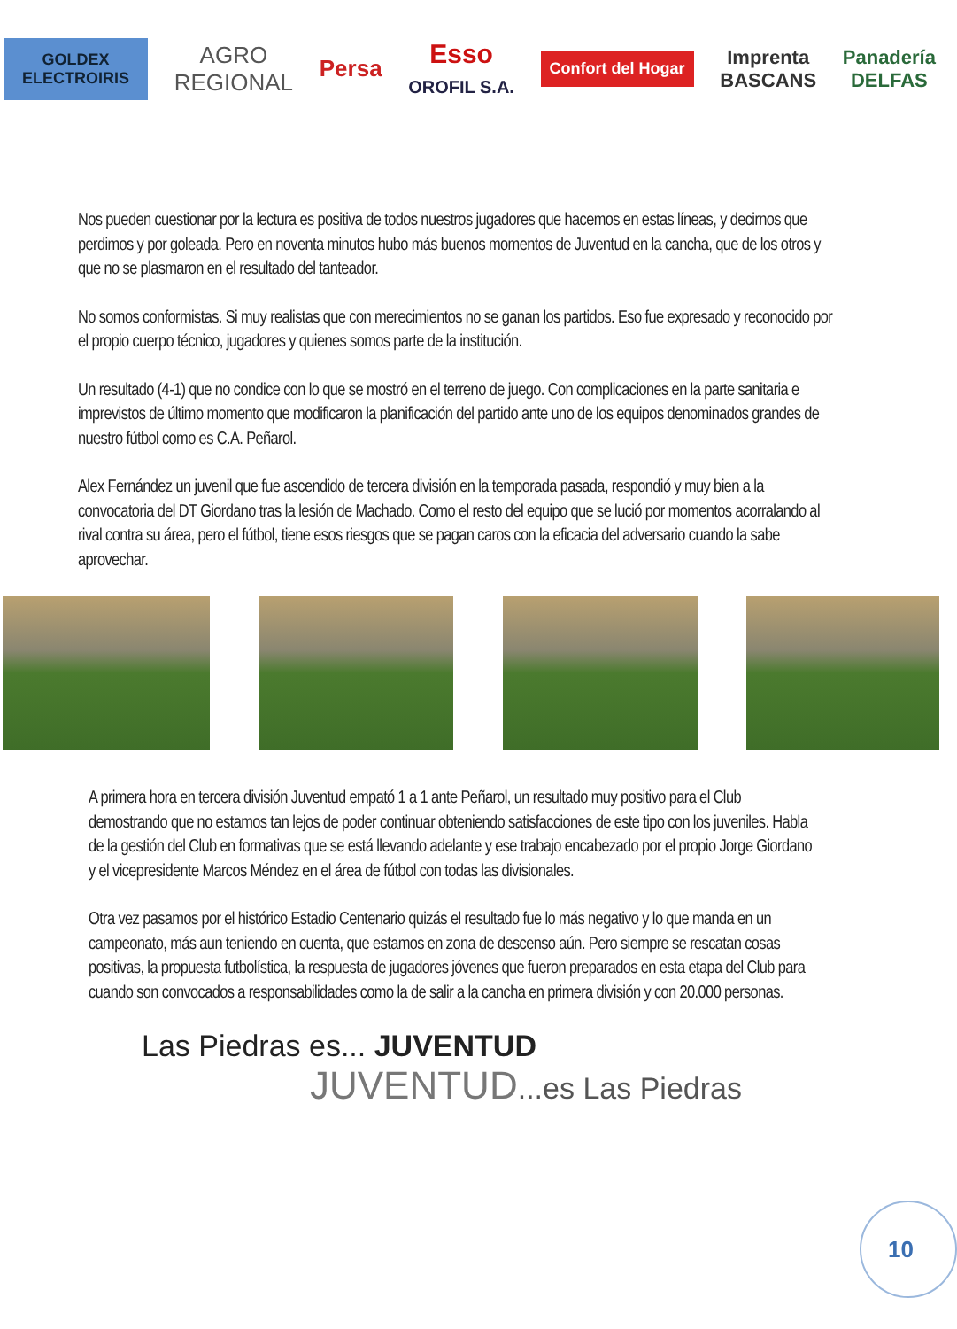GOLDEX ELECTROIRIS
AGRO
REGIONAL
Persa
Esso
OROFIL S.A.
Confort del Hogar
Imprenta
BASCANS
Panadería
DELFAS
Nos pueden cuestionar por la lectura es positiva de todos nuestros jugadores que hacemos en estas líneas, y decirnos que perdimos y por goleada. Pero en noventa minutos hubo más buenos momentos de Juventud en la cancha, que de los otros y que no se plasmaron en el resultado del tanteador.
No somos conformistas. Si muy realistas que con merecimientos no se ganan los partidos. Eso fue expresado y reconocido por el propio cuerpo técnico, jugadores y quienes somos parte de la institución.
Un resultado (4-1) que no condice con lo que se mostró en el terreno de juego. Con complicaciones en la parte sanitaria e imprevistos de último momento que modificaron la planificación del partido ante uno de los equipos denominados grandes de nuestro fútbol como es C.A. Peñarol.
Alex Fernández un juvenil que fue ascendido de tercera división en la temporada pasada, respondió y muy bien a la convocatoria del DT Giordano tras la lesión de Machado. Como el resto del equipo que se lució por momentos acorralando al rival contra su área, pero el fútbol, tiene esos riesgos que se pagan caros con la eficacia del adversario cuando la sabe aprovechar.
A primera hora en tercera división Juventud empató 1 a 1 ante Peñarol, un resultado muy positivo para el Club demostrando que no estamos tan lejos de poder continuar obteniendo satisfacciones de este tipo con los juveniles. Habla de la gestión del Club en formativas que se está llevando adelante y ese trabajo encabezado por el propio Jorge Giordano y el vicepresidente Marcos Méndez en el área de fútbol con todas las divisionales.
Otra vez pasamos por el histórico Estadio Centenario quizás el resultado fue lo más negativo y lo que manda en un campeonato, más aun teniendo en cuenta, que estamos en zona de descenso aún. Pero siempre se rescatan cosas positivas, la propuesta futbolística, la respuesta de jugadores jóvenes que fueron preparados en esta etapa del Club para cuando son convocados a responsabilidades como la de salir a la cancha en primera división y con 20.000 personas.
Las Piedras es... JUVENTUD
JUVENTUD...es Las Piedras
10